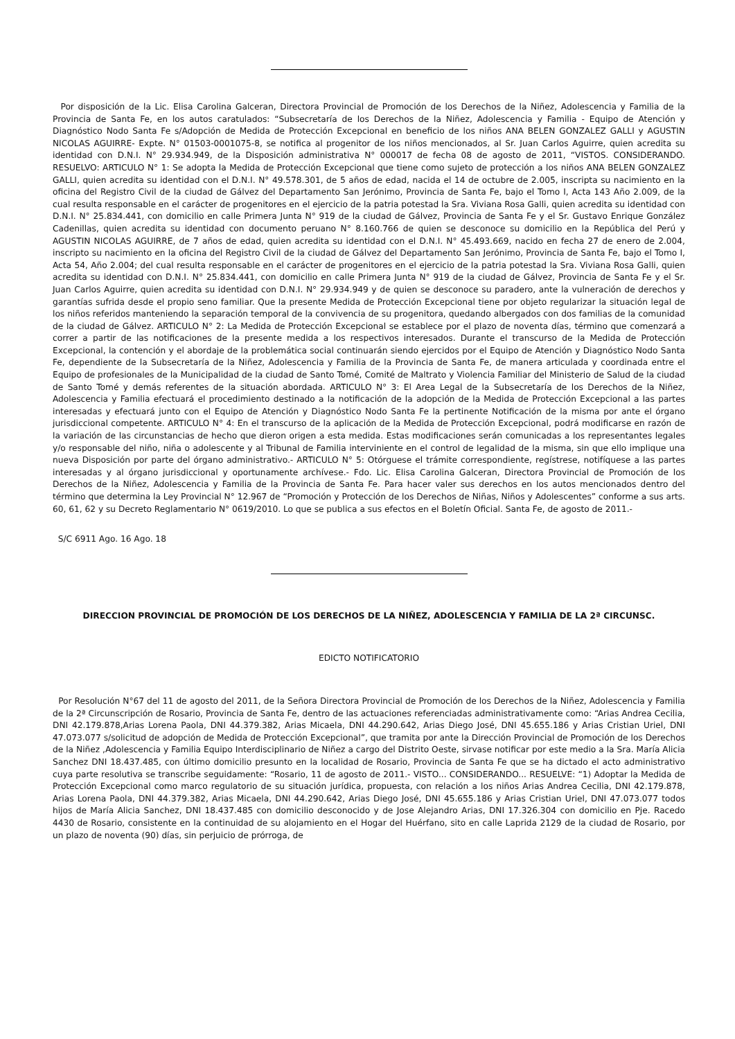Por disposición de la Lic. Elisa Carolina Galceran, Directora Provincial de Promoción de los Derechos de la Niñez, Adolescencia y Familia de la Provincia de Santa Fe, en los autos caratulados: “Subsecretaría de los Derechos de la Niñez, Adolescencia y Familia - Equipo de Atención y Diagnóstico Nodo Santa Fe s/Adopción de Medida de Protección Excepcional en beneficio de los niños ANA BELEN GONZALEZ GALLI y AGUSTIN NICOLAS AGUIRRE- Expte. N° 01503-0001075-8, se notifica al progenitor de los niños mencionados, al Sr. Juan Carlos Aguirre, quien acredita su identidad con D.N.I. N° 29.934.949, de la Disposición administrativa N° 000017 de fecha 08 de agosto de 2011, “VISTOS. CONSIDERANDO. RESUELVO: ARTICULO N° 1: Se adopta la Medida de Protección Excepcional que tiene como sujeto de protección a los niños ANA BELEN GONZALEZ GALLI, quien acredita su identidad con el D.N.I. N° 49.578.301, de 5 años de edad, nacida el 14 de octubre de 2.005, inscripta su nacimiento en la oficina del Registro Civil de la ciudad de Gálvez del Departamento San Jerónimo, Provincia de Santa Fe, bajo el Tomo I, Acta 143 Año 2.009, de la cual resulta responsable en el carácter de progenitores en el ejercicio de la patria potestad la Sra. Viviana Rosa Galli, quien acredita su identidad con D.N.I. N° 25.834.441, con domicilio en calle Primera Junta N° 919 de la ciudad de Gálvez, Provincia de Santa Fe y el Sr. Gustavo Enrique González Cadenillas, quien acredita su identidad con documento peruano N° 8.160.766 de quien se desconoce su domicilio en la República del Perú y AGUSTIN NICOLAS AGUIRRE, de 7 años de edad, quien acredita su identidad con el D.N.I. N° 45.493.669, nacido en fecha 27 de enero de 2.004, inscripto su nacimiento en la oficina del Registro Civil de la ciudad de Gálvez del Departamento San Jerónimo, Provincia de Santa Fe, bajo el Tomo I, Acta 54, Año 2.004; del cual resulta responsable en el carácter de progenitores en el ejercicio de la patria potestad la Sra. Viviana Rosa Galli, quien acredita su identidad con D.N.I. N° 25.834.441, con domicilio en calle Primera Junta N° 919 de la ciudad de Gálvez, Provincia de Santa Fe y el Sr. Juan Carlos Aguirre, quien acredita su identidad con D.N.I. N° 29.934.949 y de quien se desconoce su paradero, ante la vulneración de derechos y garantías sufrida desde el propio seno familiar. Que la presente Medida de Protección Excepcional tiene por objeto regularizar la situación legal de los niños referidos manteniendo la separación temporal de la convivencia de su progenitora, quedando albergados con dos familias de la comunidad de la ciudad de Gálvez. ARTICULO N° 2: La Medida de Protección Excepcional se establece por el plazo de noventa días, término que comenzará a correr a partir de las notificaciones de la presente medida a los respectivos interesados. Durante el transcurso de la Medida de Protección Excepcional, la contención y el abordaje de la problemática social continuarán siendo ejercidos por el Equipo de Atención y Diagnóstico Nodo Santa Fe, dependiente de la Subsecretaría de la Niñez, Adolescencia y Familia de la Provincia de Santa Fe, de manera articulada y coordinada entre el Equipo de profesionales de la Municipalidad de la ciudad de Santo Tomé, Comité de Maltrato y Violencia Familiar del Ministerio de Salud de la ciudad de Santo Tomé y demás referentes de la situación abordada. ARTICULO N° 3: El Area Legal de la Subsecretaría de los Derechos de la Niñez, Adolescencia y Familia efectuará el procedimiento destinado a la notificación de la adopción de la Medida de Protección Excepcional a las partes interesadas y efectuará junto con el Equipo de Atención y Diagnóstico Nodo Santa Fe la pertinente Notificación de la misma por ante el órgano jurisdiccional competente. ARTICULO N° 4: En el transcurso de la aplicación de la Medida de Protección Excepcional, podrá modificarse en razón de la variación de las circunstancias de hecho que dieron origen a esta medida. Estas modificaciones serán comunicadas a los representantes legales y/o responsable del niño, niña o adolescente y al Tribunal de Familia interviniente en el control de legalidad de la misma, sin que ello implique una nueva Disposición por parte del órgano administrativo.- ARTICULO N° 5: Otórguese el trámite correspondiente, regístrese, notifíquese a las partes interesadas y al órgano jurisdiccional y oportunamente archívese.- Fdo. Lic. Elisa Carolina Galceran, Directora Provincial de Promoción de los Derechos de la Niñez, Adolescencia y Familia de la Provincia de Santa Fe. Para hacer valer sus derechos en los autos mencionados dentro del término que determina la Ley Provincial N° 12.967 de “Promoción y Protección de los Derechos de Niñas, Niños y Adolescentes” conforme a sus arts. 60, 61, 62 y su Decreto Reglamentario N° 0619/2010. Lo que se publica a sus efectos en el Boletín Oficial. Santa Fe, de agosto de 2011.-
S/C 6911 Ago. 16 Ago. 18
DIRECCION PROVINCIAL DE PROMOCIÓN DE LOS DERECHOS DE LA NIÑEZ, ADOLESCENCIA Y FAMILIA DE LA 2ª CIRCUNSC.
EDICTO NOTIFICATORIO
Por Resolución N°67 del 11 de agosto del 2011, de la Señora Directora Provincial de Promoción de los Derechos de la Niñez, Adolescencia y Familia de la 2ª Circunscripción de Rosario, Provincia de Santa Fe, dentro de las actuaciones referenciadas administrativamente como: “Arias Andrea Cecilia, DNI 42.179.878,Arias Lorena Paola, DNI 44.379.382, Arias Micaela, DNI 44.290.642, Arias Diego José, DNI 45.655.186 y Arias Cristian Uriel, DNI 47.073.077 s/solicitud de adopción de Medida de Protección Excepcional”, que tramita por ante la Dirección Provincial de Promoción de los Derechos de la Niñez ,Adolescencia y Familia Equipo Interdisciplinario de Niñez a cargo del Distrito Oeste, sirvase notificar por este medio a la Sra. María Alicia Sanchez DNI 18.437.485, con último domicilio presunto en la localidad de Rosario, Provincia de Santa Fe que se ha dictado el acto administrativo cuya parte resolutiva se transcribe seguidamente: “Rosario, 11 de agosto de 2011.- VISTO... CONSIDERANDO... RESUELVE: “1) Adoptar la Medida de Protección Excepcional como marco regulatorio de su situación jurídica, propuesta, con relación a los niños Arias Andrea Cecilia, DNI 42.179.878, Arias Lorena Paola, DNI 44.379.382, Arias Micaela, DNI 44.290.642, Arias Diego José, DNI 45.655.186 y Arias Cristian Uriel, DNI 47.073.077 todos hijos de María Alicia Sanchez, DNI 18.437.485 con domicilio desconocido y de Jose Alejandro Arias, DNI 17.326.304 con domicilio en Pje. Racedo 4430 de Rosario, consistente en la continuidad de su alojamiento en el Hogar del Huérfano, sito en calle Laprida 2129 de la ciudad de Rosario, por un plazo de noventa (90) días, sin perjuicio de prórroga, de